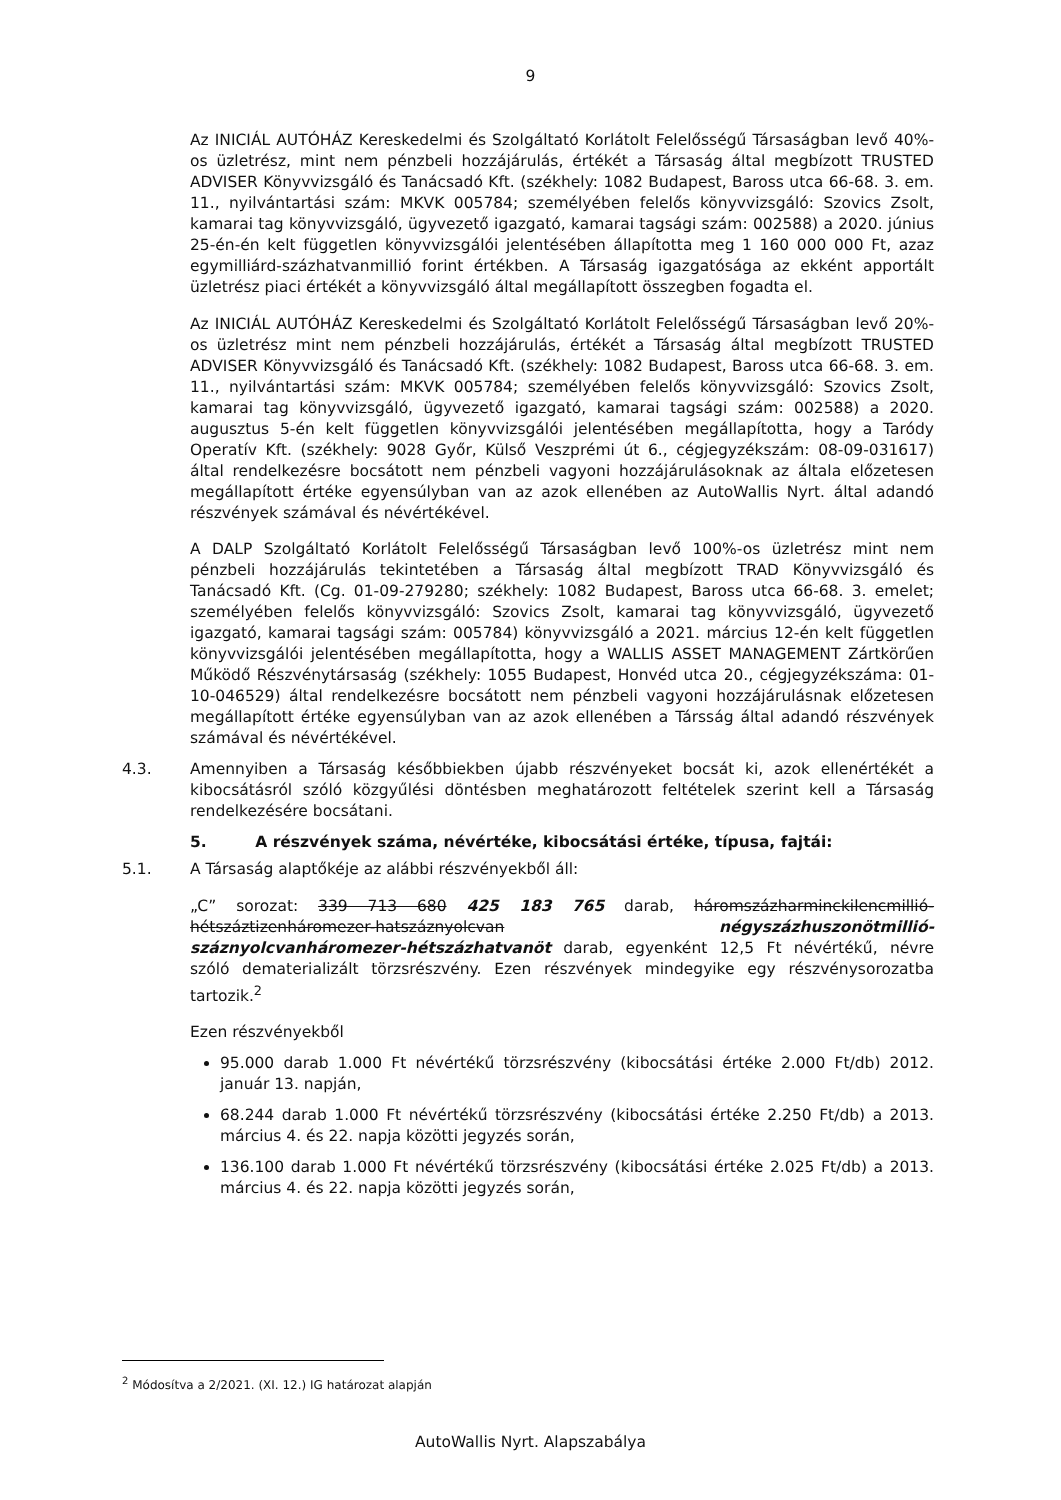9
Az INICIÁL AUTÓHÁZ Kereskedelmi és Szolgáltató Korlátolt Felelősségű Társaságban levő 40%-os üzletrész, mint nem pénzbeli hozzájárulás, értékét a Társaság által megbízott TRUSTED ADVISER Könyvvizsgáló és Tanácsadó Kft. (székhely: 1082 Budapest, Baross utca 66-68. 3. em. 11., nyilvántartási szám: MKVK 005784; személyében felelős könyvvizsgáló: Szovics Zsolt, kamarai tag könyvvizsgáló, ügyvezető igazgató, kamarai tagsági szám: 002588) a 2020. június 25-én-én kelt független könyvvizsgálói jelentésében állapította meg 1 160 000 000 Ft, azaz egymilliárd-százhatvanmillió forint értékben. A Társaság igazgatósága az ekként apportált üzletrész piaci értékét a könyvvizsgáló által megállapított összegben fogadta el.
Az INICIÁL AUTÓHÁZ Kereskedelmi és Szolgáltató Korlátolt Felelősségű Társaságban levő 20%-os üzletrész mint nem pénzbeli hozzájárulás, értékét a Társaság által megbízott TRUSTED ADVISER Könyvvizsgáló és Tanácsadó Kft. (székhely: 1082 Budapest, Baross utca 66-68. 3. em. 11., nyilvántartási szám: MKVK 005784; személyében felelős könyvvizsgáló: Szovics Zsolt, kamarai tag könyvvizsgáló, ügyvezető igazgató, kamarai tagsági szám: 002588) a 2020. augusztus 5-én kelt független könyvvizsgálói jelentésében megállapította, hogy a Taródy Operatív Kft. (székhely: 9028 Győr, Külső Veszprémi út 6., cégjegyzékszám: 08-09-031617) által rendelkezésre bocsátott nem pénzbeli vagyoni hozzájárulásoknak az általa előzetesen megállapított értéke egyensúlyban van az azok ellenében az AutoWallis Nyrt. által adandó részvények számával és névértékével.
A DALP Szolgáltató Korlátolt Felelősségű Társaságban levő 100%-os üzletrész mint nem pénzbeli hozzájárulás tekintetében a Társaság által megbízott TRAD Könyvvizsgáló és Tanácsadó Kft. (Cg. 01-09-279280; székhely: 1082 Budapest, Baross utca 66-68. 3. emelet; személyében felelős könyvvizsgáló: Szovics Zsolt, kamarai tag könyvvizsgáló, ügyvezető igazgató, kamarai tagsági szám: 005784) könyvvizsgáló a 2021. március 12-én kelt független könyvvizsgálói jelentésében megállapította, hogy a WALLIS ASSET MANAGEMENT Zártkörűen Működő Részvénytársaság (székhely: 1055 Budapest, Honvéd utca 20., cégjegyzékszáma: 01-10-046529) által rendelkezésre bocsátott nem pénzbeli vagyoni hozzájárulásnak előzetesen megállapított értéke egyensúlyban van az azok ellenében a Társság által adandó részvények számával és névértékével.
4.3. Amennyiben a Társaság későbbiekben újabb részvényeket bocsát ki, azok ellenértékét a kibocsátásról szóló közgyűlési döntésben meghatározott feltételek szerint kell a Társaság rendelkezésére bocsátani.
5. A részvények száma, névértéke, kibocsátási értéke, típusa, fajtái:
5.1. A Társaság alaptőkéje az alábbi részvényekből áll:
„C” sorozat: 339 713 680 425 183 765 darab, háromszázharminckilencmillió-hétszáztizenháromezer-hatszáznyolcvan négyszázhuszonötmillió-száznyolcvanháromezer-hétszázhatvanöt darab, egyenként 12,5 Ft névértékű, névre szóló dematerializált törzsrészvény. Ezen részvények mindegyike egy részvénysorozatba tartozik.<sup>2</sup>
Ezen részvényekből
95.000 darab 1.000 Ft névértékű törzsrészvény (kibocsátási értéke 2.000 Ft/db) 2012. január 13. napján,
68.244 darab 1.000 Ft névértékű törzsrészvény (kibocsátási értéke 2.250 Ft/db) a 2013. március 4. és 22. napja közötti jegyzés során,
136.100 darab 1.000 Ft névértékű törzsrészvény (kibocsátási értéke 2.025 Ft/db) a 2013. március 4. és 22. napja közötti jegyzés során,
<sup>2</sup> Módosítva a 2/2021. (XI. 12.) IG határozat alapján
AutoWallis Nyrt. Alapszabálya